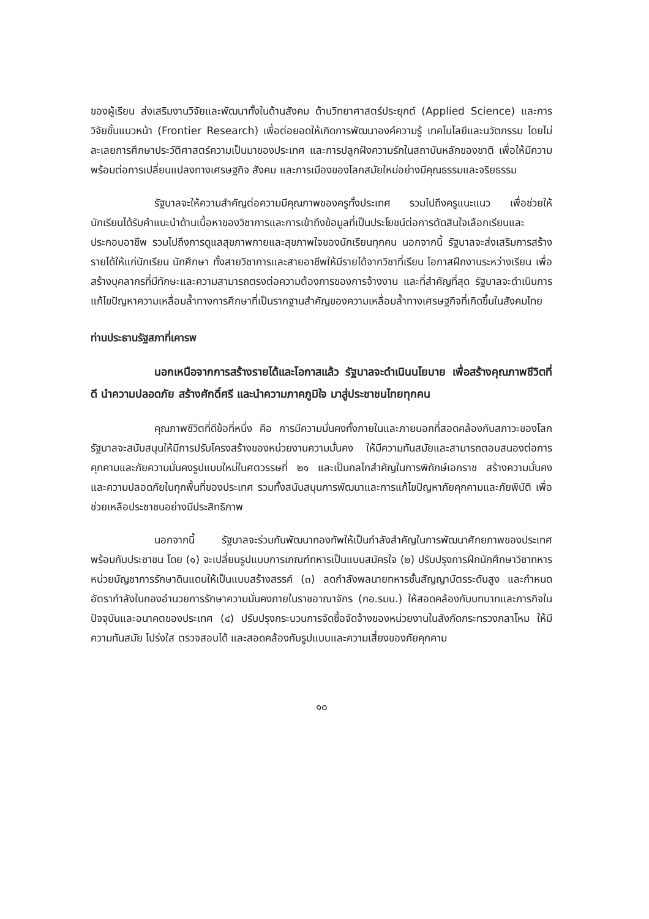ของผู้เรียน ส่งเสริมงานวิจัยและพัฒนาทั้งในด้านสังคม ด้านวิทยาศาสตร์ประยุกต์ (Applied Science) และการวิจัยขั้นแนวหน้า (Frontier Research) เพื่อต่อยอดให้เกิดการพัฒนาองค์ความรู้ เทคโนโลยีและนวัตกรรม โดยไม่ละเลยการศึกษาประวัติศาสตร์ความเป็นมาของประเทศ และการปลูกฝังความรักในสถาบันหลักของชาติ เพื่อให้มีความพร้อมต่อการเปลี่ยนแปลงทางเศรษฐกิจ สังคม และการเมืองของโลกสมัยใหม่อย่างมีคุณธรรมและจริยธรรม
รัฐบาลจะให้ความสำคัญต่อความมีคุณภาพของครูทั้งประเทศ รวมไปถึงครูแนะแนว เพื่อช่วยให้นักเรียนได้รับคำแนะนำด้านเนื้อหาของวิชาการและการเข้าถึงข้อมูลที่เป็นประโยชน์ต่อการตัดสินใจเลือกเรียนและประกอบอาชีพ รวมไปถึงการดูแลสุขภาพกายและสุขภาพใจของนักเรียนทุกคน นอกจากนี้ รัฐบาลจะส่งเสริมการสร้างรายได้ให้แก่นักเรียน นักศึกษา ทั้งสายวิชาการและสายอาชีพให้มีรายได้จากวิชาที่เรียน โอกาสฝึกงานระหว่างเรียน เพื่อสร้างบุคลากรที่มีทักษะและความสามารถตรงต่อความต้องการของการจ้างงาน และที่สำคัญที่สุด รัฐบาลจะดำเนินการแก้ไขปัญหาความเหลื่อมล้ำทางการศึกษาที่เป็นรากฐานสำคัญของความเหลื่อมล้ำทางเศรษฐกิจที่เกิดขึ้นในสังคมไทย
ท่านประธานรัฐสภาที่เคารพ
นอกเหนือจากการสร้างรายได้และโอกาสแล้ว รัฐบาลจะดำเนินนโยบาย เพื่อสร้างคุณภาพชีวิตที่ดี นำความปลอดภัย สร้างศักดิ์ศรี และนำความภาคภูมิใจ มาสู่ประชาชนไทยทุกคน
คุณภาพชีวิตที่ดีข้อที่หนึ่ง คือ การมีความมั่นคงทั้งภายในและภายนอกที่สอดคล้องกับสภาวะของโลก รัฐบาลจะสนับสนุนให้มีการปรับโครงสร้างของหน่วยงานความมั่นคง ให้มีความทันสมัยและสามารถตอบสนองต่อการคุกคามและภัยความมั่นคงรูปแบบใหม่ในศตวรรษที่ ๒๑ และเป็นกลไกสำคัญในการพิทักษ์เอกราช สร้างความมั่นคง และความปลอดภัยในทุกพื้นที่ของประเทศ รวมทั้งสนับสนุนการพัฒนาและการแก้ไขปัญหาภัยคุกคามและภัยพิบัติ เพื่อช่วยเหลือประชาชนอย่างมีประสิทธิภาพ
นอกจากนี้ รัฐบาลจะร่วมกันพัฒนากองทัพให้เป็นกำลังสำคัญในการพัฒนาศักยภาพของประเทศพร้อมกับประชาชน โดย (๑) จะเปลี่ยนรูปแบบการเกณฑ์ทหารเป็นแบบสมัครใจ (๒) ปรับปรุงการฝึกนักศึกษาวิชาทหารหน่วยบัญชาการรักษาดินแดนให้เป็นแบบสร้างสรรค์ (๓) ลดกำลังพลนายทหารชั้นสัญญาบัตรระดับสูง และกำหนดอัตรากำลังในกองอำนวยการรักษาความมั่นคงภายในราชอาณาจักร (กอ.รมน.) ให้สอดคล้องกับบทบาทและภารกิจในปัจจุบันและอนาคตของประเทศ (๔) ปรับปรุงกระบวนการจัดซื้อจัดจ้างของหน่วยงานในสังกัดกระทรวงกลาโหม ให้มีความทันสมัย โปร่งใส ตรวจสอบได้ และสอดคล้องกับรูปแบบและความเสี่ยงของภัยคุกคาม
๑๐